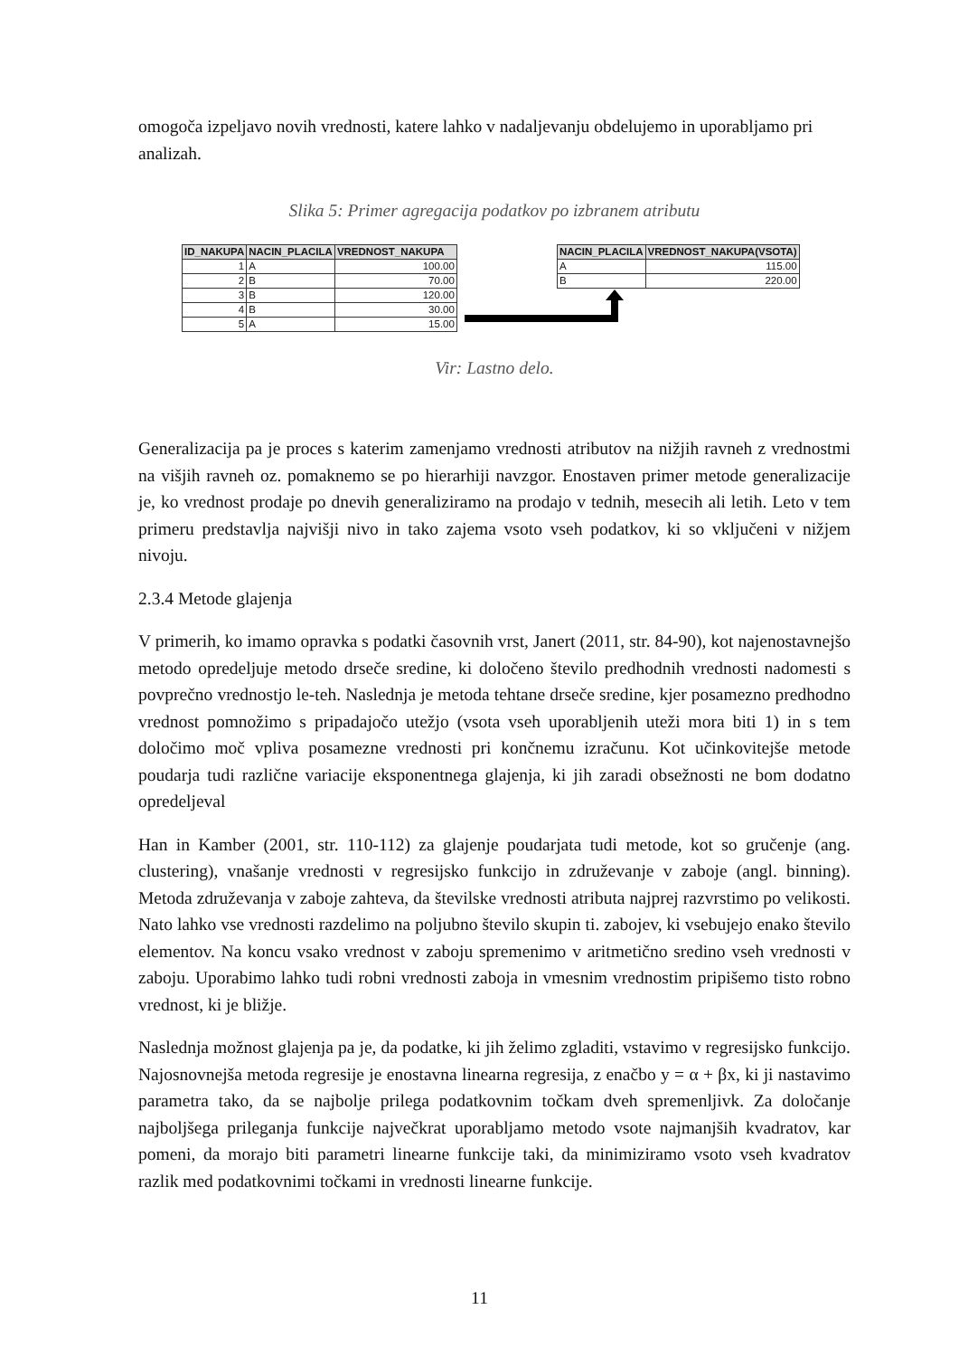omogoča izpeljavo novih vrednosti, katere lahko v nadaljevanju obdelujemo in uporabljamo pri analizah.
Slika 5: Primer agregacija podatkov po izbranem atributu
| ID_NAKUPA | NACIN_PLACILA | VREDNOST_NAKUPA |
| --- | --- | --- |
| 1 | A | 100.00 |
| 2 | B | 70.00 |
| 3 | B | 120.00 |
| 4 | B | 30.00 |
| 5 | A | 15.00 |
| NACIN_PLACILA | VREDNOST_NAKUPA(VSOTA) |
| --- | --- |
| A | 115.00 |
| B | 220.00 |
Vir: Lastno delo.
Generalizacija pa je proces s katerim zamenjamo vrednosti atributov na nižjih ravneh z vrednostmi na višjih ravneh oz. pomaknemo se po hierarhiji navzgor. Enostaven primer metode generalizacije je, ko vrednost prodaje po dnevih generaliziramo na prodajo v tednih, mesecih ali letih. Leto v tem primeru predstavlja najvišji nivo in tako zajema vsoto vseh podatkov, ki so vključeni v nižjem nivoju.
2.3.4 Metode glajenja
V primerih, ko imamo opravka s podatki časovnih vrst, Janert (2011, str. 84-90), kot najenostavnejšo metodo opredeljuje metodo drseče sredine, ki določeno število predhodnih vrednosti nadomesti s povprečno vrednostjo le-teh. Naslednja je metoda tehtane drseče sredine, kjer posamezno predhodno vrednost pomnožimo s pripadajočo utežjo (vsota vseh uporabljenih uteži mora biti 1) in s tem določimo moč vpliva posamezne vrednosti pri končnemu izračunu. Kot učinkovitejše metode poudarja tudi različne variacije eksponentnega glajenja, ki jih zaradi obsežnosti ne bom dodatno opredeljeval
Han in Kamber (2001, str. 110-112) za glajenje poudarjata tudi metode, kot so gručenje (ang. clustering), vnašanje vrednosti v regresijsko funkcijo in združevanje v zaboje (angl. binning). Metoda združevanja v zaboje zahteva, da številske vrednosti atributa najprej razvrstimo po velikosti. Nato lahko vse vrednosti razdelimo na poljubno število skupin ti. zabojev, ki vsebujejo enako število elementov. Na koncu vsako vrednost v zaboju spremenimo v aritmetično sredino vseh vrednosti v zaboju. Uporabimo lahko tudi robni vrednosti zaboja in vmesnim vrednostim pripišemo tisto robno vrednost, ki je bližje.
Naslednja možnost glajenja pa je, da podatke, ki jih želimo zgladiti, vstavimo v regresijsko funkcijo. Najosnovnejša metoda regresije je enostavna linearna regresija, z enačbo y = α + βx, ki ji nastavimo parametra tako, da se najbolje prilega podatkovnim točkam dveh spremenljivk. Za določanje najboljšega prileganja funkcije največkrat uporabljamo metodo vsote najmanjših kvadratov, kar pomeni, da morajo biti parametri linearne funkcije taki, da minimiziramo vsoto vseh kvadratov razlik med podatkovnimi točkami in vrednosti linearne funkcije.
11